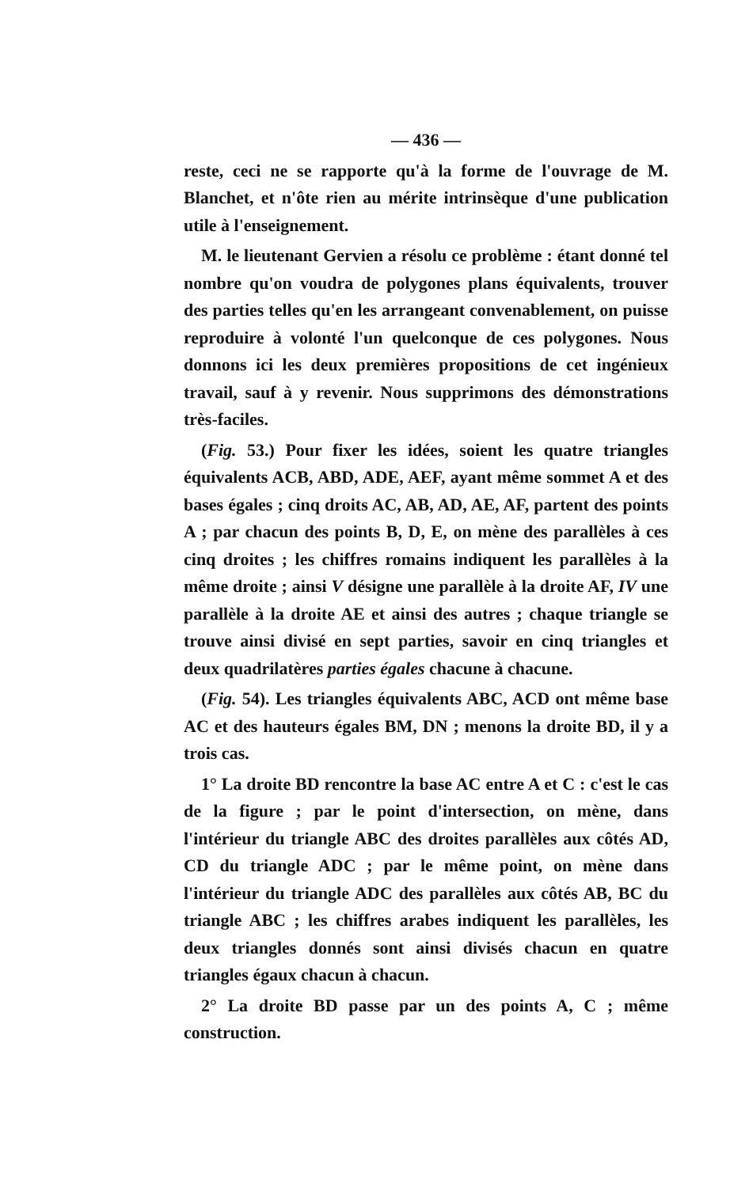— 436 —
reste, ceci ne se rapporte qu'à la forme de l'ouvrage de M. Blanchet, et n'ôte rien au mérite intrinsèque d'une publication utile à l'enseignement.
M. le lieutenant Gervien a résolu ce problème : étant donné tel nombre qu'on voudra de polygones plans équivalents, trouver des parties telles qu'en les arrangeant convenablement, on puisse reproduire à volonté l'un quelconque de ces polygones. Nous donnons ici les deux premières propositions de cet ingénieux travail, sauf à y revenir. Nous supprimons des démonstrations très-faciles.
(Fig. 53.) Pour fixer les idées, soient les quatre triangles équivalents ACB, ABD, ADE, AEF, ayant même sommet A et des bases égales ; cinq droits AC, AB, AD, AE, AF, partent des points A ; par chacun des points B, D, E, on mène des parallèles à ces cinq droites ; les chiffres romains indiquent les parallèles à la même droite ; ainsi V désigne une parallèle à la droite AF, IV une parallèle à la droite AE et ainsi des autres ; chaque triangle se trouve ainsi divisé en sept parties, savoir en cinq triangles et deux quadrilatères parties égales chacune à chacune.
(Fig. 54). Les triangles équivalents ABC, ACD ont même base AC et des hauteurs égales BM, DN ; menons la droite BD, il y a trois cas.
1° La droite BD rencontre la base AC entre A et C : c'est le cas de la figure ; par le point d'intersection, on mène, dans l'intérieur du triangle ABC des droites parallèles aux côtés AD, CD du triangle ADC ; par le même point, on mène dans l'intérieur du triangle ADC des parallèles aux côtés AB, BC du triangle ABC ; les chiffres arabes indiquent les parallèles, les deux triangles donnés sont ainsi divisés chacun en quatre triangles égaux chacun à chacun.
2° La droite BD passe par un des points A, C ; même construction.